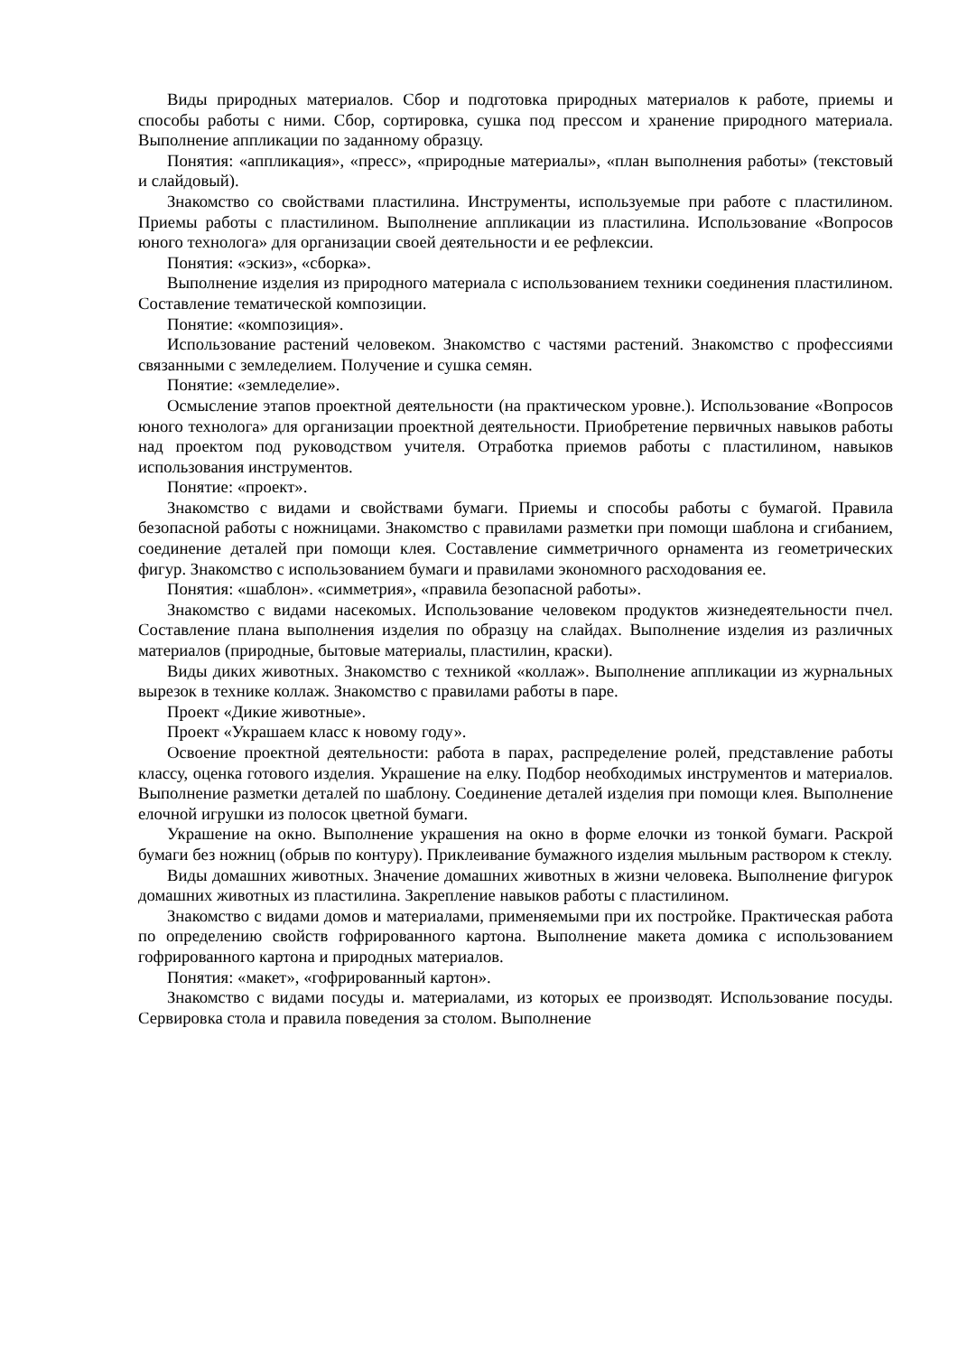Виды природных материалов. Сбор и подготовка природных материалов к работе, приемы и способы работы с ними. Сбор, сортировка, сушка под прессом и хранение природного материала. Выполнение аппликации по заданному образцу.
Понятия: «аппликация», «пресс», «природные материалы», «план выполнения работы» (текстовый и слайдовый).
Знакомство со свойствами пластилина. Инструменты, используемые при работе с пластилином. Приемы работы с пластилином. Выполнение аппликации из пластилина. Использование «Вопросов юного технолога» для организации своей деятельности и ее рефлексии.
Понятия: «эскиз», «сборка».
Выполнение изделия из природного материала с использованием техники соединения пластилином. Составление тематической композиции.
Понятие: «композиция».
Использование растений человеком. Знакомство с частями растений. Знакомство с профессиями связанными с земледелием. Получение и сушка семян.
Понятие: «земледелие».
Осмысление этапов проектной деятельности (на практическом уровне.). Использование «Вопросов юного технолога» для организации проектной деятельности. Приобретение первичных навыков работы над проектом под руководством учителя. Отработка приемов работы с пластилином, навыков использования инструментов.
Понятие: «проект».
Знакомство с видами и свойствами бумаги. Приемы и способы работы с бумагой. Правила безопасной работы с ножницами. Знакомство с правилами разметки при помощи шаблона и сгибанием, соединение деталей при помощи клея. Составление симметричного орнамента из геометрических фигур. Знакомство с использованием бумаги и правилами экономного расходования ее.
Понятия: «шаблон». «симметрия», «правила безопасной работы».
Знакомство с видами насекомых. Использование человеком продуктов жизнедеятельности пчел. Составление плана выполнения изделия по образцу на слайдах. Выполнение изделия из различных материалов (природные, бытовые материалы, пластилин, краски).
Виды диких животных. Знакомство с техникой «коллаж». Выполнение аппликации из журнальных вырезок в технике коллаж. Знакомство с правилами работы в паре.
Проект «Дикие животные».
Проект «Украшаем класс к новому году».
Освоение проектной деятельности: работа в парах, распределение ролей, представление работы классу, оценка готового изделия. Украшение на елку. Подбор необходимых инструментов и материалов. Выполнение разметки деталей по шаблону. Соединение деталей изделия при помощи клея. Выполнение елочной игрушки из полосок цветной бумаги.
Украшение на окно. Выполнение украшения на окно в форме елочки из тонкой бумаги. Раскрой бумаги без ножниц (обрыв по контуру). Приклеивание бумажного изделия мыльным раствором к стеклу.
Виды домашних животных. Значение домашних животных в жизни человека. Выполнение фигурок домашних животных из пластилина. Закрепление навыков работы с пластилином.
Знакомство с видами домов и материалами, применяемыми при их постройке. Практическая работа по определению свойств гофрированного картона. Выполнение макета домика с использованием гофрированного картона и природных материалов.
Понятия: «макет», «гофрированный картон».
Знакомство с видами посуды и. материалами, из которых ее производят. Использование посуды. Сервировка стола и правила поведения за столом. Выполнение